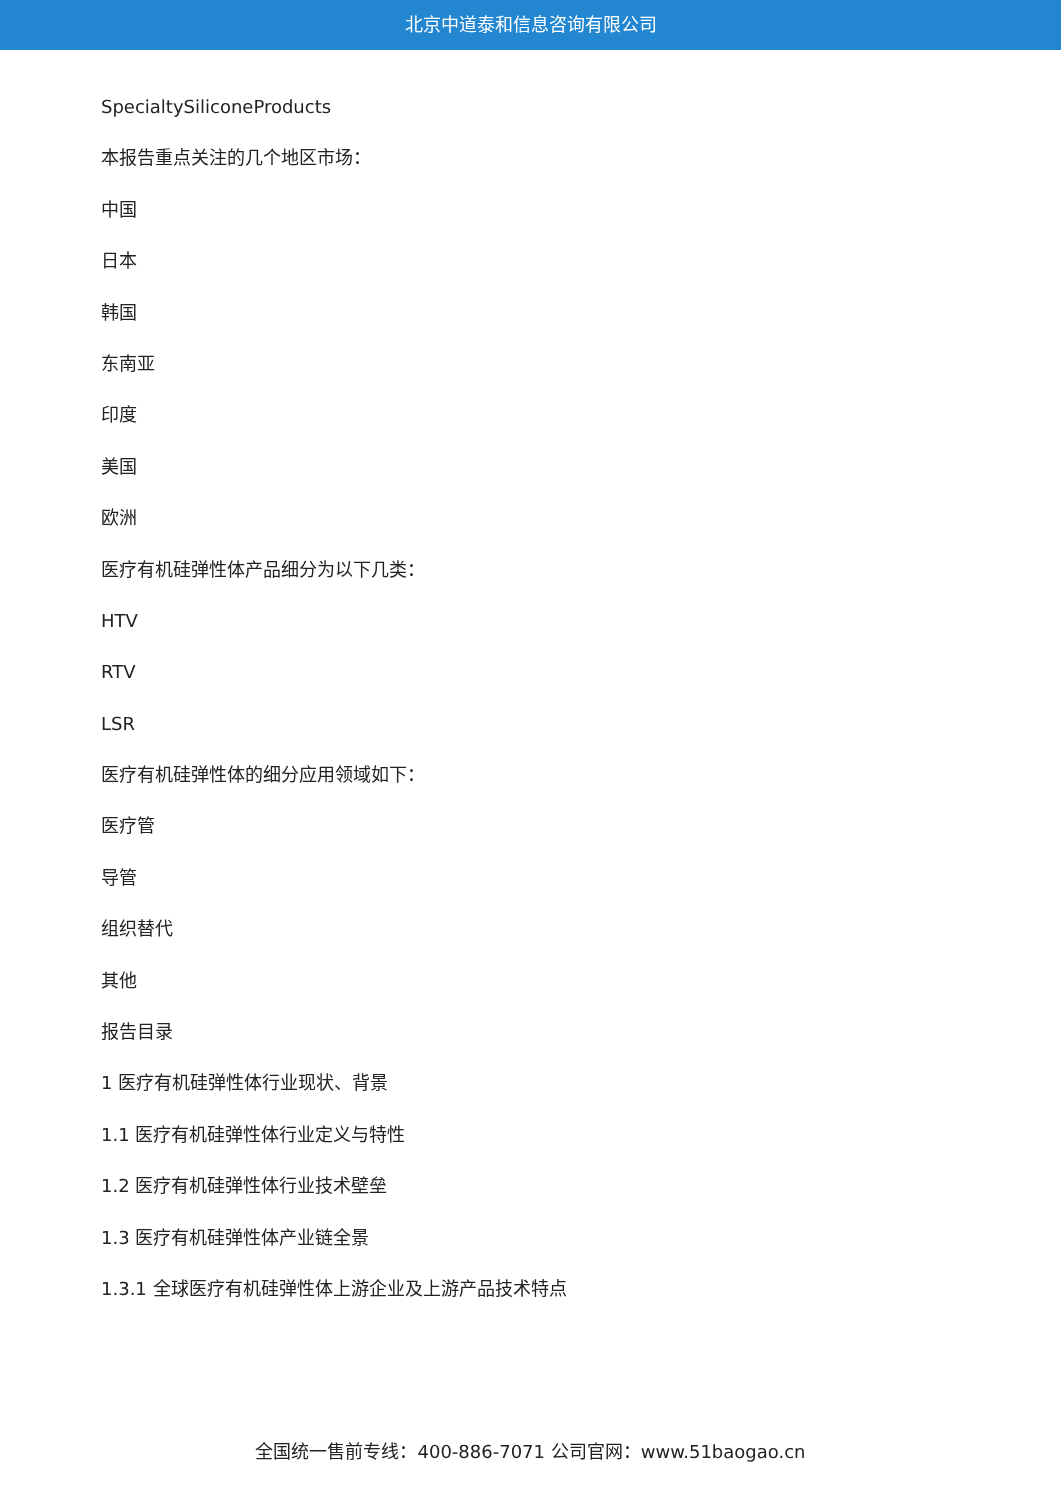北京中道泰和信息咨询有限公司
SpecialtySiliconeProducts
本报告重点关注的几个地区市场：
中国
日本
韩国
东南亚
印度
美国
欧洲
医疗有机硅弹性体产品细分为以下几类：
HTV
RTV
LSR
医疗有机硅弹性体的细分应用领域如下：
医疗管
导管
组织替代
其他
报告目录
1 医疗有机硅弹性体行业现状、背景
1.1 医疗有机硅弹性体行业定义与特性
1.2 医疗有机硅弹性体行业技术壁垒
1.3 医疗有机硅弹性体产业链全景
1.3.1 全球医疗有机硅弹性体上游企业及上游产品技术特点
全国统一售前专线：400-886-7071 公司官网：www.51baogao.cn